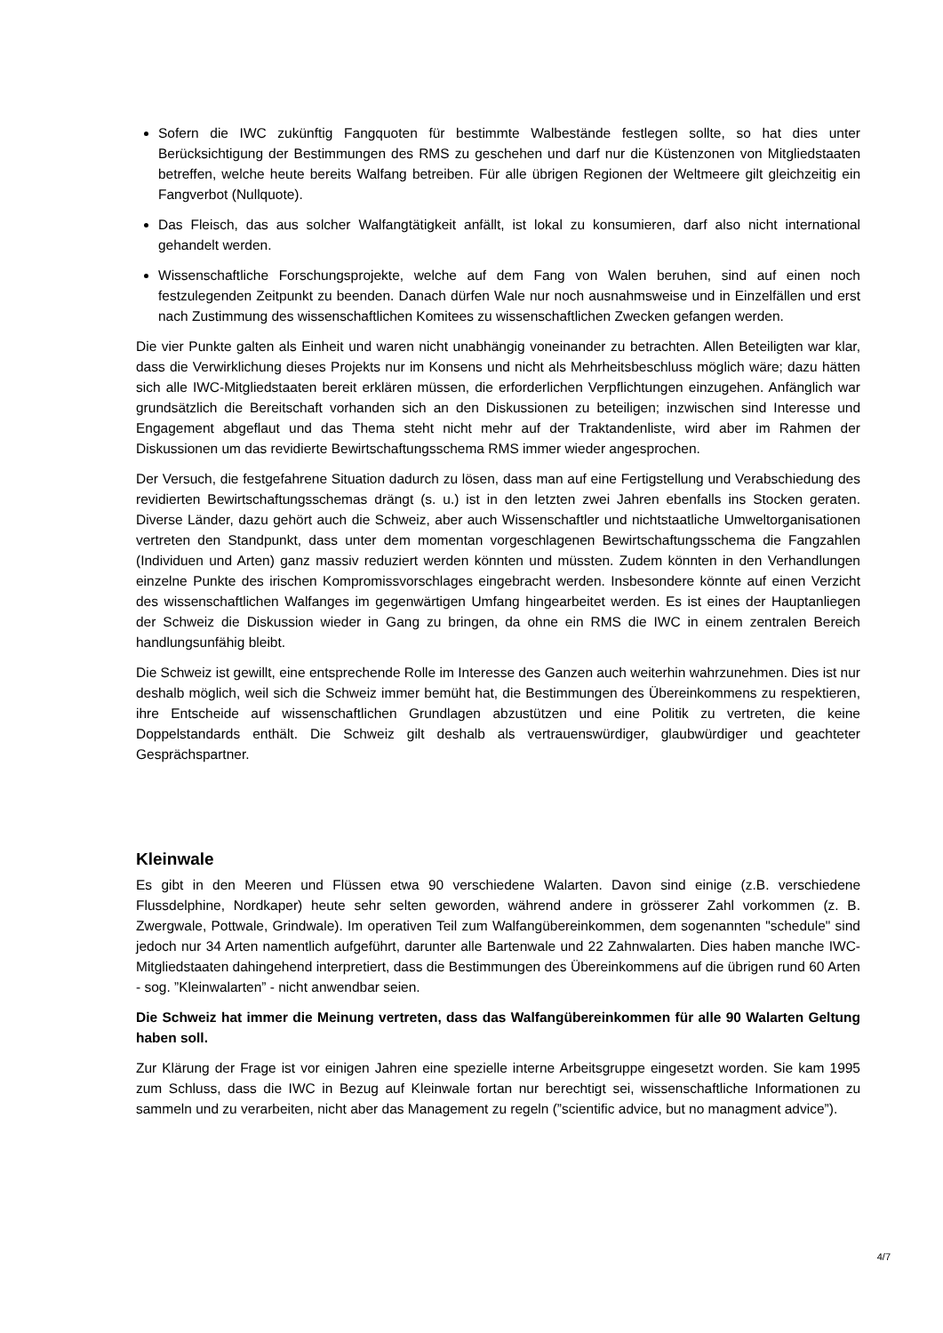Sofern die IWC zukünftig Fangquoten für bestimmte Walbestände festlegen sollte, so hat dies unter Berücksichtigung der Bestimmungen des RMS zu geschehen und darf nur die Küstenzonen von Mitgliedstaaten betreffen, welche heute bereits Walfang betreiben. Für alle übrigen Regionen der Weltmeere gilt gleichzeitig ein Fangverbot (Nullquote).
Das Fleisch, das aus solcher Walfangtätigkeit anfällt, ist lokal zu konsumieren, darf also nicht international gehandelt werden.
Wissenschaftliche Forschungsprojekte, welche auf dem Fang von Walen beruhen, sind auf einen noch festzulegenden Zeitpunkt zu beenden. Danach dürfen Wale nur noch ausnahmsweise und in Einzelfällen und erst nach Zustimmung des wissenschaftlichen Komitees zu wissenschaftlichen Zwecken gefangen werden.
Die vier Punkte galten als Einheit und waren nicht unabhängig voneinander zu betrachten. Allen Beteiligten war klar, dass die Verwirklichung dieses Projekts nur im Konsens und nicht als Mehrheitsbeschluss möglich wäre; dazu hätten sich alle IWC-Mitgliedstaaten bereit erklären müssen, die erforderlichen Verpflichtungen einzugehen. Anfänglich war grundsätzlich die Bereitschaft vorhanden sich an den Diskussionen zu beteiligen; inzwischen sind Interesse und Engagement abgeflaut und das Thema steht nicht mehr auf der Traktandenliste, wird aber im Rahmen der Diskussionen um das revidierte Bewirtschaftungsschema RMS immer wieder angesprochen.
Der Versuch, die festgefahrene Situation dadurch zu lösen, dass man auf eine Fertigstellung und Verabschiedung des revidierten Bewirtschaftungsschemas drängt (s. u.) ist in den letzten zwei Jahren ebenfalls ins Stocken geraten. Diverse Länder, dazu gehört auch die Schweiz, aber auch Wissenschaftler und nichtstaatliche Umweltorganisationen vertreten den Standpunkt, dass unter dem momentan vorgeschlagenen Bewirtschaftungsschema die Fangzahlen (Individuen und Arten) ganz massiv reduziert werden könnten und müssten. Zudem könnten in den Verhandlungen einzelne Punkte des irischen Kompromissvorschlages eingebracht werden. Insbesondere könnte auf einen Verzicht des wissenschaftlichen Walfanges im gegenwärtigen Umfang hingearbeitet werden. Es ist eines der Hauptanliegen der Schweiz die Diskussion wieder in Gang zu bringen, da ohne ein RMS die IWC in einem zentralen Bereich handlungsunfähig bleibt.
Die Schweiz ist gewillt, eine entsprechende Rolle im Interesse des Ganzen auch weiterhin wahrzunehmen. Dies ist nur deshalb möglich, weil sich die Schweiz immer bemüht hat, die Bestimmungen des Übereinkommens zu respektieren, ihre Entscheide auf wissenschaftlichen Grundlagen abzustützen und eine Politik zu vertreten, die keine Doppelstandards enthält. Die Schweiz gilt deshalb als vertrauenswürdiger, glaubwürdiger und geachteter Gesprächspartner.
Kleinwale
Es gibt in den Meeren und Flüssen etwa 90 verschiedene Walarten. Davon sind einige (z.B. verschiedene Flussdelphine, Nordkaper) heute sehr selten geworden, während andere in grösserer Zahl vorkommen (z. B. Zwergwale, Pottwale, Grindwale). Im operativen Teil zum Walfangübereinkommen, dem sogenannten "schedule" sind jedoch nur 34 Arten namentlich aufgeführt, darunter alle Bartenwale und 22 Zahnwalarten. Dies haben manche IWC-Mitgliedstaaten dahingehend interpretiert, dass die Bestimmungen des Übereinkommens auf die übrigen rund 60 Arten - sog. ”Kleinwalarten” - nicht anwendbar seien.
Die Schweiz hat immer die Meinung vertreten, dass das Walfangübereinkommen für alle 90 Walarten Geltung haben soll.
Zur Klärung der Frage ist vor einigen Jahren eine spezielle interne Arbeitsgruppe eingesetzt worden. Sie kam 1995 zum Schluss, dass die IWC in Bezug auf Kleinwale fortan nur berechtigt sei, wissenschaftliche Informationen zu sammeln und zu verarbeiten, nicht aber das Management zu regeln (”scientific advice, but no managment advice”).
4/7